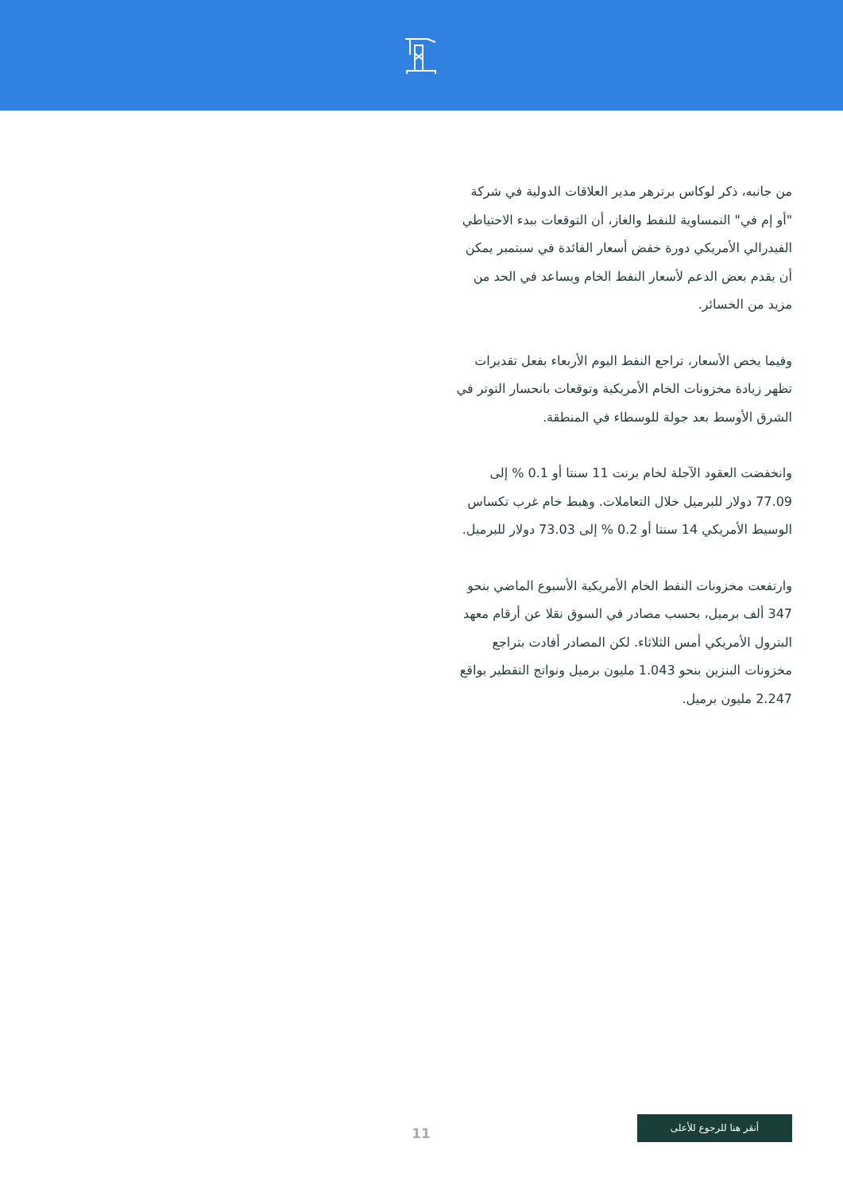من جانبه، ذكر لوكاس برترهر مدير العلاقات الدولية في شركة "أو إم في" النمساوية للنفط والغاز، أن التوقعات ببدء الاحتياطي الفيدرالي الأمريكي دورة خفض أسعار الفائدة في سبتمبر يمكن أن يقدم بعض الدعم لأسعار النفط الخام ويساعد في الحد من مزيد من الخسائر.
وفيما يخص الأسعار، تراجع النفط اليوم الأربعاء بفعل تقديرات تظهر زيادة مخزونات الخام الأمريكية وتوقعات بانحسار التوتر في الشرق الأوسط بعد جولة للوسطاء في المنطقة.
وانخفضت العقود الآجلة لخام برنت 11 سنتا أو 0.1 % إلى 77.09 دولار للبرميل خلال التعاملات. وهبط خام غرب تكساس الوسيط الأمريكي 14 سنتا أو 0.2 % إلى 73.03 دولار للبرميل.
وارتفعت مخزونات النفط الخام الأمريكية الأسبوع الماضي بنحو 347 ألف برميل، بحسب مصادر في السوق نقلا عن أرقام معهد البترول الأمريكي أمس الثلاثاء. لكن المصادر أفادت بتراجع مخزونات البنزين بنحو 1.043 مليون برميل ونواتج التقطير بواقع 2.247 مليون برميل.
11
أنقر هنا للرجوع للأعلى